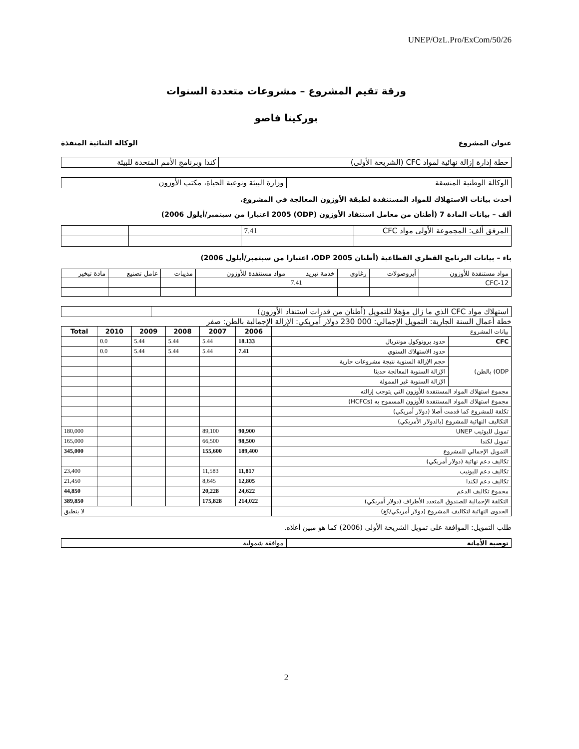UNEP/OzL.Pro/ExCom/50/26
ورقة تقيم المشروع – مشروعات متعددة السنوات
بوركينا فاصو
عنوان المشروع الوكالة الثنائية المنفذة
| خطة إدارة إزالة نهائية لمواد CFC (الشريحة الأولى) | كندا وبرنامج الأمم المتحدة للبيئة |
| الوكالة الوطنية المنسقة | وزارة البيئة ونوعية الحياة، مكتب الأوزون |
أحدث بيانات الاستهلاك للمواد المستنفدة لطبقة الأوزون المعالجة في المشروع.
ألف – بيانات المادة 7 (أطنان من معامل استنفاد الأوزون (ODP) 2005 اعتبارا من سبتمبر/أيلول 2006)
| المرفق ألف: المجموعة الأولى مواد CFC | 7.41 | | |
باء – بيانات البرنامج القطري القطاعية (أطنان ODP 2005، اعتبارا من سبتمبر/أيلول 2006)
| مواد مستنفدة للأوزون | أيروصولات | رغاوى | خدمة تبريد | مواد مستنفدة للأوزون | مذيبات | عامل تصنيع | مادة تبخير |
| CFC-12 | | | 7.41 | | | | |
| استهلاك مواد CFC الذي ما زال مؤهلا للتمويل (أطنان من قدرات استنفاد الأوزون) | |
خطة أعمال السنة الجارية: التمويل الإجمالي: 000 230 دولار أمريكي: الإزالة الإجمالية بالطن: صفر
| بيانات المشروع | | 2006 | 2007 | 2008 | 2009 | 2010 | Total |
| CFC | حدود بروتوكول مونتريال | 18.133 | 5.44 | 5.44 | 5.44 | 0.0 | |
| | حدود الاستهلاك السنوي | 7.41 | 5.44 | 5.44 | 5.44 | 0.0 | |
| ODP) بالطن) | حجم الإزالة السنوية نتيجة مشروعات جارية | | | | | | |
| | الإزالة السنوية المعالجة حديثا | | | | | | |
| | الإزالة السنوية غير الممولة | | | | | | |
| مجموع استهلاك المواد المستنفدة للأوزون التي يتوجب إزالته | | | | | | | |
| مجموع استهلاك المواد المستنفدة للأوزون المسموح به (HCFCs) | | | | | | | |
| تكلفة للمشروع كما قدمت أصلا (دولار أمريكي) | | | | | | | |
| التكاليف النهائية للمشروع (بالدولار الأمريكي) | | | | | | | |
| تمويل لليوثيب UNEP | | 90,900 | 89,100 | | | | 180,000 |
| تمويل لكندا | | 98,500 | 66,500 | | | | 165,000 |
| التمويل الإجمالي للمشروع | | 189,400 | 155,600 | | | | 345,000 |
| تكاليف دعم نهائية (دولار أمريكي) | | | | | | | |
| تكاليف دعم لليونيب | | 11,817 | 11,583 | | | | 23,400 |
| تكاليف دعم لكندا | | 12,805 | 8,645 | | | | 21,450 |
| مجموع تكاليف الدعم | | 24,622 | 20,228 | | | | 44,850 |
| التكلفة الإجمالية للصندوق المتعدد الأطراف (دولار أمريكي) | | 214,022 | 175,828 | | | | 389,850 |
| الجدوى النهائية لتكاليف المشروع (دولار أمريكي/كغ) | | لا ينطبق | | | | | |
طلب التمويل: الموافقة على تمويل الشريحة الأولى (2006) كما هو مبين أعلاه.
| توصية الأمانة | موافقة شمولية |
2